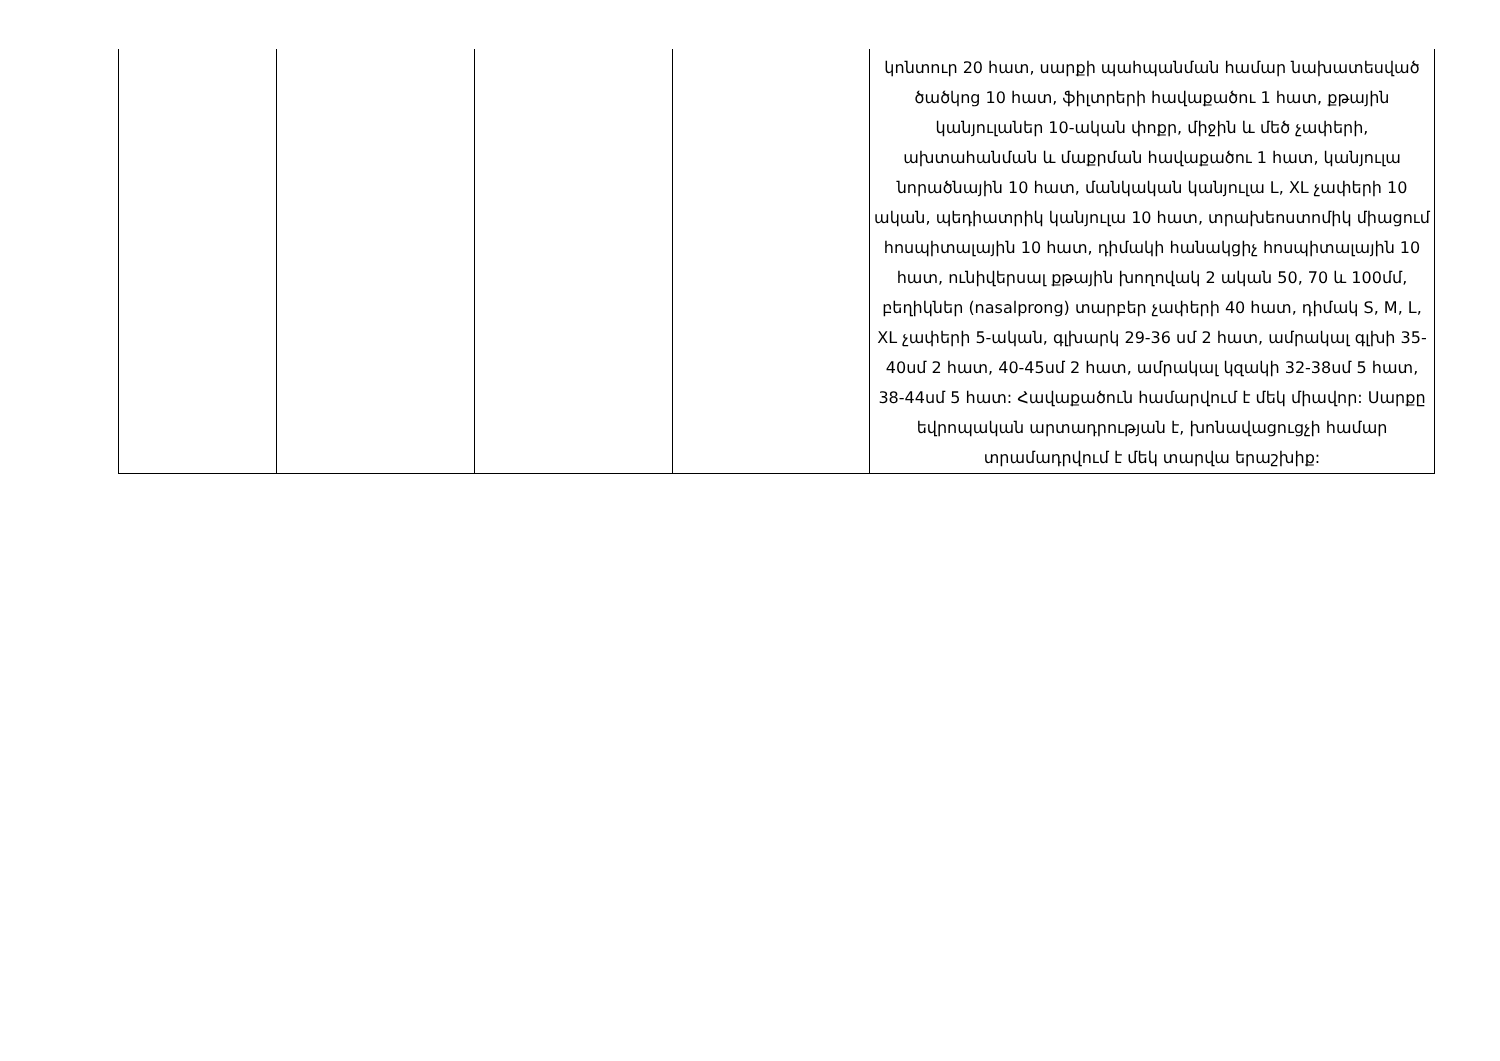| | | | | կոնտուր 20 հատ, սարքի պահպանման համար նախատեսված ծածկոց 10 հատ, ֆիլտրերի հավաքածու 1 հատ, քթային կանյուլաներ 10-ական փոքր, միջին և մեծ չափերի, ախտահանման և մաքրման հավաքածու 1 հատ, կանյուլա նորածնային 10 հատ, մանկական կանյուլա L, XL չափերի 10 ական, պեդիատրիկ կանյուլա 10 հատ, տրախեոստոմիկ միացում հոսպիտալային 10 հատ, դիմակի հանակցիչ հոսպիտալային 10 հատ, ունիվերսալ քթային խողովակ 2 ական 50, 70 և 100մմ, բեղիկներ (nasalprong) տարբեր չափերի 40 հատ, դիմակ S, M, L, XL չափերի 5-ական, գլխարկ 29-36 սմ 2 հատ, ամրակալ գլխի 35-40սմ 2 հատ, 40-45սմ 2 հատ, ամրակալ կզակի 32-38սմ 5 հատ, 38-44սմ 5 հատ: Հավաքածուն համարվում է մեկ միավոր: Սարքը եվրոպական արտադրության է, խոնավացուցչի համար տրամադրվում է մեկ տարվա երաշխիք: |